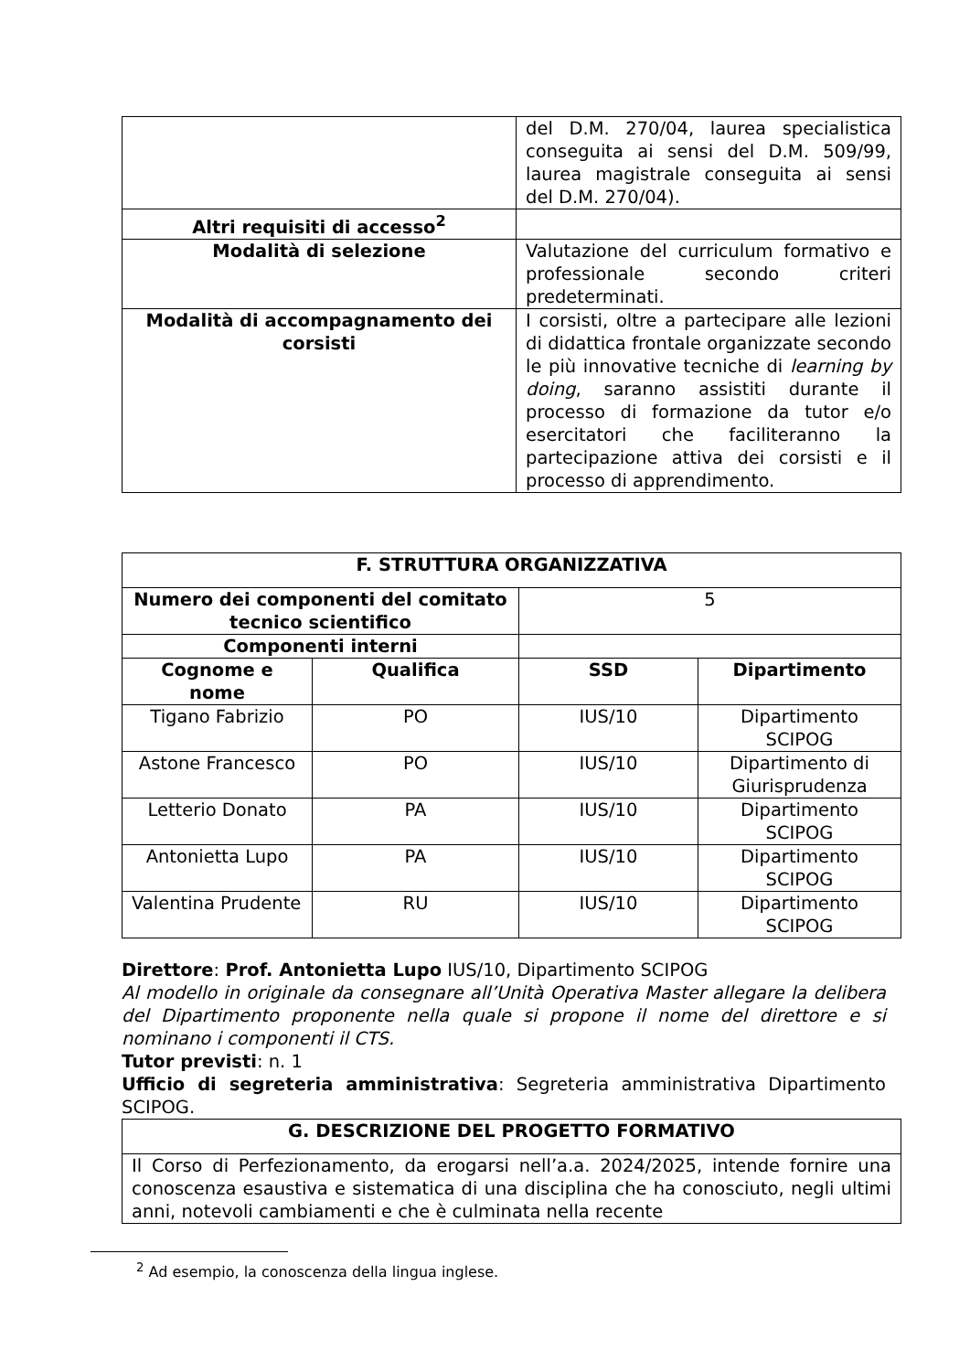| | del D.M. 270/04, laurea specialistica conseguita ai sensi del D.M. 509/99, laurea magistrale conseguita ai sensi del D.M. 270/04). |
| Altri requisiti di accesso<sup>2</sup> | |
| Modalità di selezione | Valutazione del curriculum formativo e professionale secondo criteri predeterminati. |
| Modalità di accompagnamento dei corsisti | I corsisti, oltre a partecipare alle lezioni di didattica frontale organizzate secondo le più innovative tecniche di learning by doing , saranno assistiti durante il processo di formazione da tutor e/o esercitatori che faciliteranno la partecipazione attiva dei corsisti e il processo di apprendimento. |
| F. STRUTTURA ORGANIZZATIVA | | | |
| --- | --- | --- | --- |
| Numero dei componenti del comitato tecnico scientifico | | 5 | |
| Componenti interni | | | |
| Cognome e nome | Qualifica | SSD | Dipartimento |
| Tigano Fabrizio | PO | IUS/10 | Dipartimento SCIPOG |
| Astone Francesco | PO | IUS/10 | Dipartimento di Giurisprudenza |
| Letterio Donato | PA | IUS/10 | Dipartimento SCIPOG |
| Antonietta Lupo | PA | IUS/10 | Dipartimento SCIPOG |
| Valentina Prudente | RU | IUS/10 | Dipartimento SCIPOG |
Direttore: Prof. Antonietta Lupo IUS/10, Dipartimento SCIPOG
Al modello in originale da consegnare all’Unità Operativa Master allegare la delibera del Dipartimento proponente nella quale si propone il nome del direttore e si nominano i componenti il CTS.
Tutor previsti: n. 1
Ufficio di segreteria amministrativa: Segreteria amministrativa Dipartimento SCIPOG.
| G. DESCRIZIONE DEL PROGETTO FORMATIVO |
| --- |
| Il Corso di Perfezionamento, da erogarsi nell’a.a. 2024/2025, intende fornire una conoscenza esaustiva e sistematica di una disciplina che ha conosciuto, negli ultimi anni, notevoli cambiamenti e che è culminata nella recente |
<sup>2</sup> Ad esempio, la conoscenza della lingua inglese.